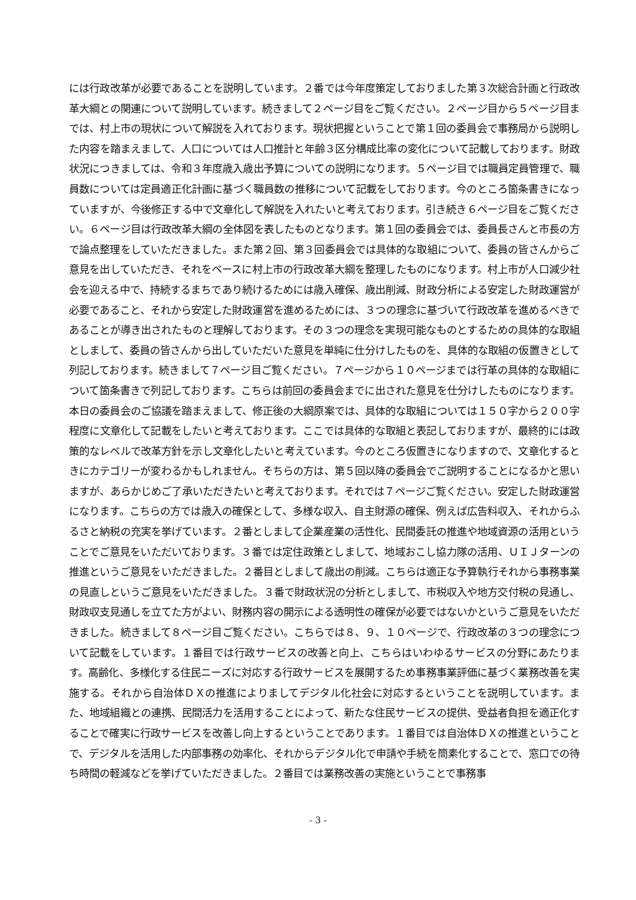には行政改革が必要であることを説明しています。２番では今年度策定しておりました第３次総合計画と行政改革大綱との関連について説明しています。続きまして２ページ目をご覧ください。２ページ目から５ページ目までは、村上市の現状について解説を入れております。現状把握ということで第１回の委員会で事務局から説明した内容を踏まえまして、人口については人口推計と年齢３区分構成比率の変化について記載しております。財政状況につきましては、令和３年度歳入歳出予算についての説明になります。５ページ目では職員定員管理で、職員数については定員適正化計画に基づく職員数の推移について記載をしております。今のところ箇条書きになっていますが、今後修正する中で文章化して解説を入れたいと考えております。引き続き６ページ目をご覧ください。６ページ目は行政改革大綱の全体図を表したものとなります。第１回の委員会では、委員長さんと市長の方で論点整理をしていただきました。また第２回、第３回委員会では具体的な取組について、委員の皆さんからご意見を出していただき、それをベースに村上市の行政改革大綱を整理したものになります。村上市が人口減少社会を迎える中で、持続するまちであり続けるためには歳入確保、歳出削減、財政分析による安定した財政運営が必要であること、それから安定した財政運営を進めるためには、３つの理念に基づいて行政改革を進めるべきであることが導き出されたものと理解しております。その３つの理念を実現可能なものとするための具体的な取組としまして、委員の皆さんから出していただいた意見を単純に仕分けしたものを、具体的な取組の仮置きとして列記しております。続きまして７ページ目ご覧ください。７ページから１０ページまでは行革の具体的な取組について箇条書きで列記しております。こちらは前回の委員会までに出された意見を仕分けしたものになります。本日の委員会のご協議を踏まえまして、修正後の大綱原案では、具体的な取組については１５０字から２００字程度に文章化して記載をしたいと考えております。ここでは具体的な取組と表記しておりますが、最終的には政策的なレベルで改革方針を示し文章化したいと考えています。今のところ仮置きになりますので、文章化するときにカテゴリーが変わるかもしれません。そちらの方は、第５回以降の委員会でご説明することになるかと思いますが、あらかじめご了承いただきたいと考えております。それでは７ページご覧ください。安定した財政運営になります。こちらの方では歳入の確保として、多様な収入、自主財源の確保、例えば広告料収入、それからふるさと納税の充実を挙げています。２番としまして企業産業の活性化、民間委託の推進や地域資源の活用ということでご意見をいただいております。３番では定住政策としまして、地域おこし協力隊の活用、ＵＩＪターンの推進というご意見をいただきました。２番目としまして歳出の削減。こちらは適正な予算執行それから事務事業の見直しというご意見をいただきました。３番で財政状況の分析としまして、市税収入や地方交付税の見通し、財政収支見通しを立てた方がよい、財務内容の開示による透明性の確保が必要ではないかというご意見をいただきました。続きまして８ページ目ご覧ください。こちらでは８、９、１０ページで、行政改革の３つの理念について記載をしています。１番目では行政サービスの改善と向上、こちらはいわゆるサービスの分野にあたります。高齢化、多様化する住民ニーズに対応する行政サービスを展開するため事務事業評価に基づく業務改善を実施する。それから自治体ＤＸの推進によりましてデジタル化社会に対応するということを説明しています。また、地域組織との連携、民間活力を活用することによって、新たな住民サービスの提供、受益者負担を適正化することで確実に行政サービスを改善し向上するということであります。１番目では自治体ＤＸの推進ということで、デジタルを活用した内部事務の効率化、それからデジタル化で申請や手続を簡素化することで、窓口での待ち時間の軽減などを挙げていただきました。２番目では業務改善の実施ということで事務事
- 3 -